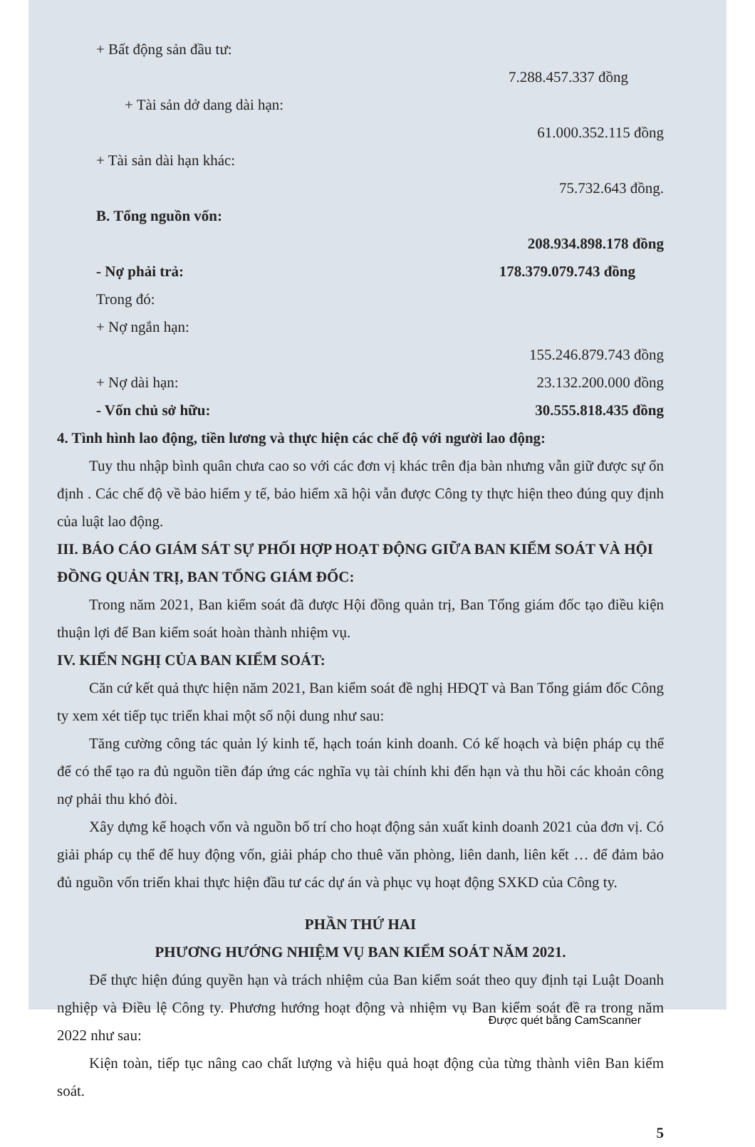+ Bất động sản đầu tư:
7.288.457.337 đồng
+ Tài sản dở dang dài hạn:
61.000.352.115 đồng
+ Tài sản dài hạn khác:
75.732.643 đồng.
B. Tổng nguồn vốn:
208.934.898.178 đồng
- Nợ phải trả: 178.379.079.743 đồng
Trong đó:
+ Nợ ngắn hạn:
155.246.879.743 đồng
+ Nợ dài hạn: 23.132.200.000 đồng
- Vốn chủ sở hữu: 30.555.818.435 đồng
4. Tình hình lao động, tiền lương và thực hiện các chế độ với người lao động:
Tuy thu nhập bình quân chưa cao so với các đơn vị khác trên địa bàn nhưng vẫn giữ được sự ổn định . Các chế độ về bảo hiểm y tế, bảo hiểm xã hội vẫn được Công ty thực hiện theo đúng quy định của luật lao động.
III. BÁO CÁO GIÁM SÁT SỰ PHỐI HỢP HOẠT ĐỘNG GIỮA BAN KIỂM SOÁT VÀ HỘI ĐỒNG QUẢN TRỊ, BAN TỔNG GIÁM ĐỐC:
Trong năm 2021, Ban kiểm soát đã được Hội đồng quản trị, Ban Tổng giám đốc tạo điều kiện thuận lợi để Ban kiểm soát hoàn thành nhiệm vụ.
IV. KIẾN NGHỊ CỦA BAN KIỂM SOÁT:
Căn cứ kết quả thực hiện năm 2021, Ban kiểm soát đề nghị HĐQT và Ban Tổng giám đốc Công ty xem xét tiếp tục triển khai một số nội dung như sau:
Tăng cường công tác quản lý kinh tế, hạch toán kinh doanh. Có kế hoạch và biện pháp cụ thể để có thể tạo ra đủ nguồn tiền đáp ứng các nghĩa vụ tài chính khi đến hạn và thu hồi các khoản công nợ phải thu khó đòi.
Xây dựng kế hoạch vốn và nguồn bố trí cho hoạt động sản xuất kinh doanh 2021 của đơn vị. Có giải pháp cụ thể để huy động vốn, giải pháp cho thuê văn phòng, liên danh, liên kết … để đảm bảo đủ nguồn vốn triển khai thực hiện đầu tư các dự án và phục vụ hoạt động SXKD của Công ty.
PHẦN THỨ HAI
PHƯƠNG HƯỚNG NHIỆM VỤ BAN KIỂM SOÁT NĂM 2021.
Để thực hiện đúng quyền hạn và trách nhiệm của Ban kiểm soát theo quy định tại Luật Doanh nghiệp và Điều lệ Công ty. Phương hướng hoạt động và nhiệm vụ Ban kiểm soát đề ra trong năm 2022 như sau:
Kiện toàn, tiếp tục nâng cao chất lượng và hiệu quả hoạt động của từng thành viên Ban kiểm soát.
5
Được quét bằng CamScanner